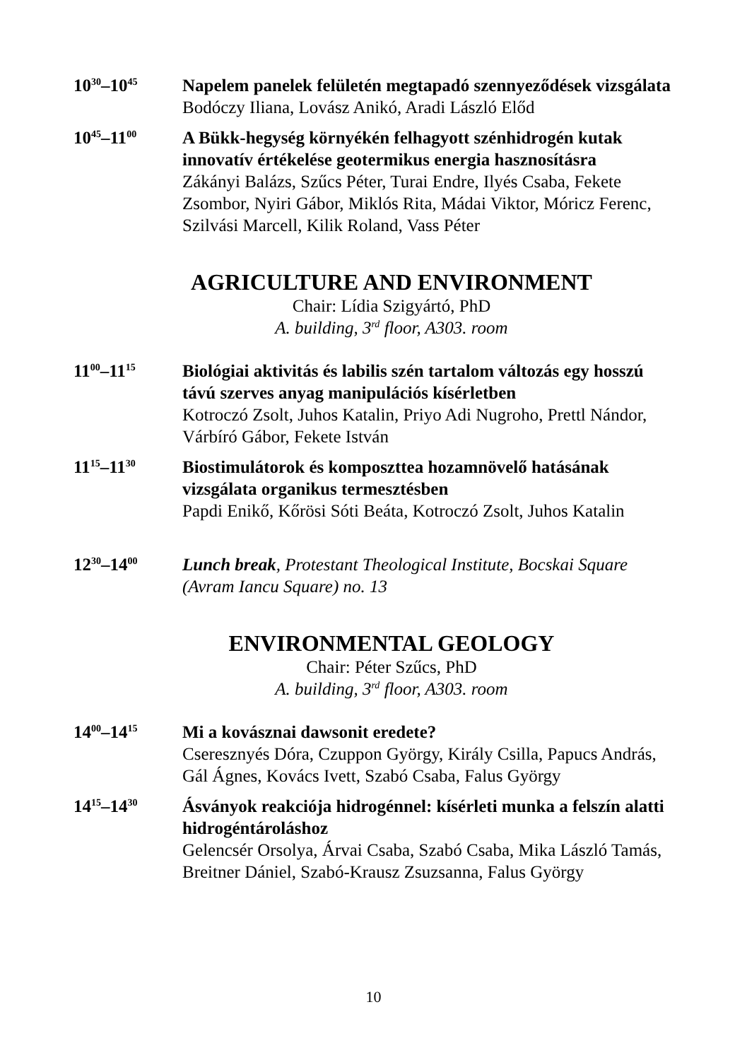10<sup>30</sup>–10<sup>45</sup>
Napelem panelek felületén megtapadó szennyeződések vizsgálata
Bodóczy Iliana, Lovász Anikó, Aradi László Előd
10<sup>45</sup>–11<sup>00</sup>
A Bükk-hegység környékén felhagyott szénhidrogén kutak innovatív értékelése geotermikus energia hasznosításra
Zákányi Balázs, Szűcs Péter, Turai Endre, Ilyés Csaba, Fekete Zsombor, Nyiri Gábor, Miklós Rita, Mádai Viktor, Móricz Ferenc, Szilvási Marcell, Kilik Roland, Vass Péter
AGRICULTURE AND ENVIRONMENT
Chair: Lídia Szigyártó, PhD
A. building, 3<sup>rd</sup> floor, A303. room
11<sup>00</sup>–11<sup>15</sup>
Biológiai aktivitás és labilis szén tartalom változás egy hosszú távú szerves anyag manipulációs kísérletben
Kotroczó Zsolt, Juhos Katalin, Priyo Adi Nugroho, Prettl Nándor, Várbíró Gábor, Fekete István
11<sup>15</sup>–11<sup>30</sup>
Biostimulátorok és komposzttea hozamnövelő hatásának vizsgálata organikus termesztésben
Papdi Enikő, Kőrösi Sóti Beáta, Kotroczó Zsolt, Juhos Katalin
12<sup>30</sup>–14<sup>00</sup>
Lunch break, Protestant Theological Institute, Bocskai Square (Avram Iancu Square) no. 13
ENVIRONMENTAL GEOLOGY
Chair: Péter Szűcs, PhD
A. building, 3<sup>rd</sup> floor, A303. room
14<sup>00</sup>–14<sup>15</sup>
Mi a kovásznai dawsonit eredete?
Cseresznyés Dóra, Czuppon György, Király Csilla, Papucs András, Gál Ágnes, Kovács Ivett, Szabó Csaba, Falus György
14<sup>15</sup>–14<sup>30</sup>
Ásványok reakciója hidrogénnel: kísérleti munka a felszín alatti hidrogéntároláshoz
Gelencsér Orsolya, Árvai Csaba, Szabó Csaba, Mika László Tamás, Breitner Dániel, Szabó-Krausz Zsuzsanna, Falus György
10